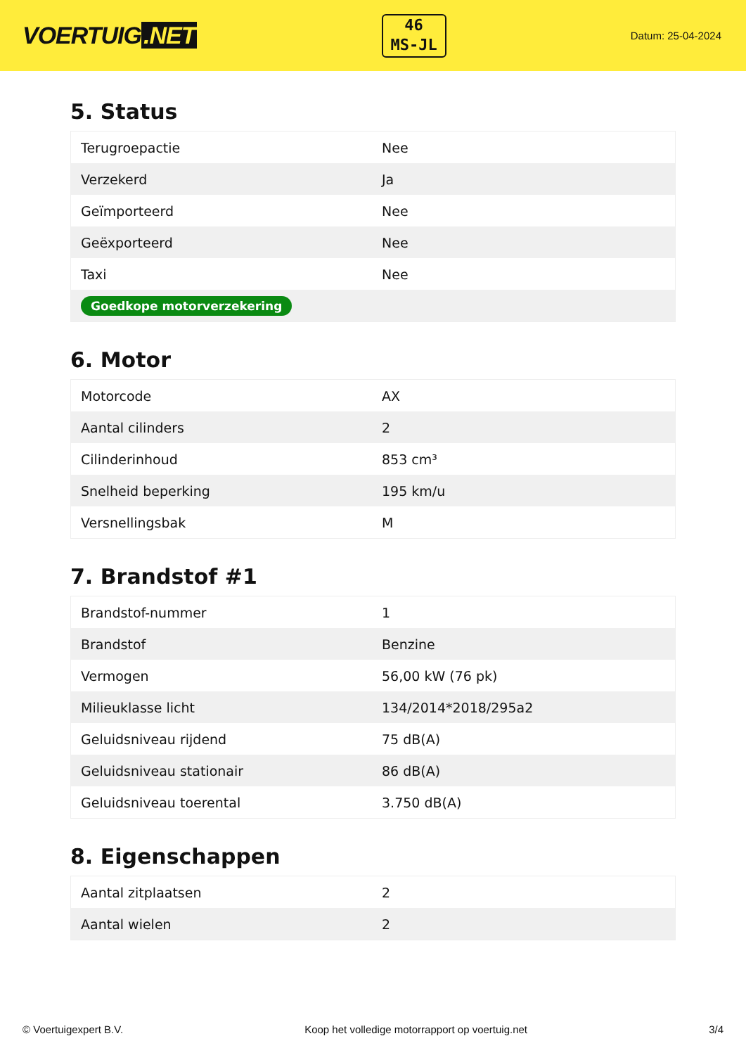VOERTUIG.NET
46
MS-JL
Datum: 25-04-2024
5. Status
| Terugroepactie | Nee |
| Verzekerd | Ja |
| Geïmporteerd | Nee |
| Geëxporteerd | Nee |
| Taxi | Nee |
| Goedkope motorverzekering | |
6. Motor
| Motorcode | AX |
| Aantal cilinders | 2 |
| Cilinderinhoud | 853 cm³ |
| Snelheid beperking | 195 km/u |
| Versnellingsbak | M |
7. Brandstof #1
| Brandstof-nummer | 1 |
| Brandstof | Benzine |
| Vermogen | 56,00 kW (76 pk) |
| Milieuklasse licht | 134/2014*2018/295a2 |
| Geluidsniveau rijdend | 75 dB(A) |
| Geluidsniveau stationair | 86 dB(A) |
| Geluidsniveau toerental | 3.750 dB(A) |
8. Eigenschappen
| Aantal zitplaatsen | 2 |
| Aantal wielen | 2 |
© Voertuigexpert B.V. Koop het volledige motorrapport op voertuig.net 3/4